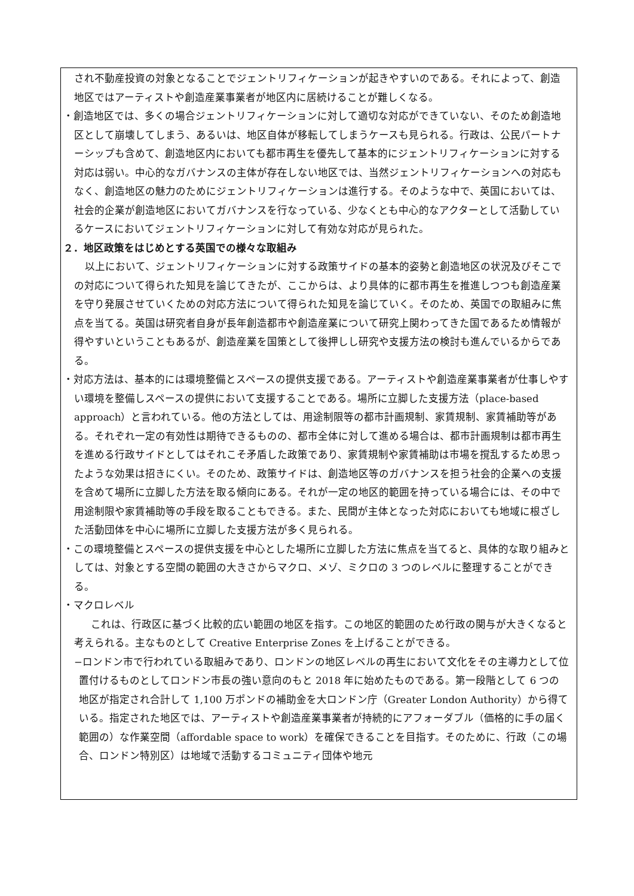され不動産投資の対象となることでジェントリフィケーションが起きやすいのである。それによって、創造地区ではアーティストや創造産業事業者が地区内に居続けることが難しくなる。
・創造地区では、多くの場合ジェントリフィケーションに対して適切な対応ができていない、そのため創造地区として崩壊してしまう、あるいは、地区自体が移転してしまうケースも見られる。行政は、公民パートナーシップも含めて、創造地区内においても都市再生を優先して基本的にジェントリフィケーションに対する対応は弱い。中心的なガバナンスの主体が存在しない地区では、当然ジェントリフィケーションへの対応もなく、創造地区の魅力のためにジェントリフィケーションは進行する。そのような中で、英国においては、社会的企業が創造地区においてガバナンスを行なっている、少なくとも中心的なアクターとして活動しているケースにおいてジェントリフィケーションに対して有効な対応が見られた。
２．地区政策をはじめとする英国での様々な取組み
以上において、ジェントリフィケーションに対する政策サイドの基本的姿勢と創造地区の状況及びそこでの対応について得られた知見を論じてきたが、ここからは、より具体的に都市再生を推進しつつも創造産業を守り発展させていくための対応方法について得られた知見を論じていく。そのため、英国での取組みに焦点を当てる。英国は研究者自身が長年創造都市や創造産業について研究上関わってきた国であるため情報が得やすいということもあるが、創造産業を国策として後押しし研究や支援方法の検討も進んでいるからである。
・対応方法は、基本的には環境整備とスペースの提供支援である。アーティストや創造産業事業者が仕事しやすい環境を整備しスペースの提供において支援することである。場所に立脚した支援方法（place-based approach）と言われている。他の方法としては、用途制限等の都市計画規制、家賃規制、家賃補助等がある。それぞれ一定の有効性は期待できるものの、都市全体に対して進める場合は、都市計画規制は都市再生を進める行政サイドとしてはそれこそ矛盾した政策であり、家賃規制や家賃補助は市場を撹乱するため思ったような効果は招きにくい。そのため、政策サイドは、創造地区等のガバナンスを担う社会的企業への支援を含めて場所に立脚した方法を取る傾向にある。それが一定の地区的範囲を持っている場合には、その中で用途制限や家賃補助等の手段を取ることもできる。また、民間が主体となった対応においても地域に根ざした活動団体を中心に場所に立脚した支援方法が多く見られる。
・この環境整備とスペースの提供支援を中心とした場所に立脚した方法に焦点を当てると、具体的な取り組みとしては、対象とする空間の範囲の大きさからマクロ、メゾ、ミクロの 3 つのレベルに整理することができる。
・マクロレベル
これは、行政区に基づく比較的広い範囲の地区を指す。この地区的範囲のため行政の関与が大きくなると考えられる。主なものとして Creative Enterprise Zones を上げることができる。
−ロンドン市で行われている取組みであり、ロンドンの地区レベルの再生において文化をその主導力として位置付けるものとしてロンドン市長の強い意向のもと 2018 年に始めたものである。第一段階として 6 つの地区が指定され合計して 1,100 万ポンドの補助金を大ロンドン庁（Greater London Authority）から得ている。指定された地区では、アーティストや創造産業事業者が持続的にアフォーダブル（価格的に手の届く範囲の）な作業空間（affordable space to work）を確保できることを目指す。そのために、行政（この場合、ロンドン特別区）は地域で活動するコミュニティ団体や地元